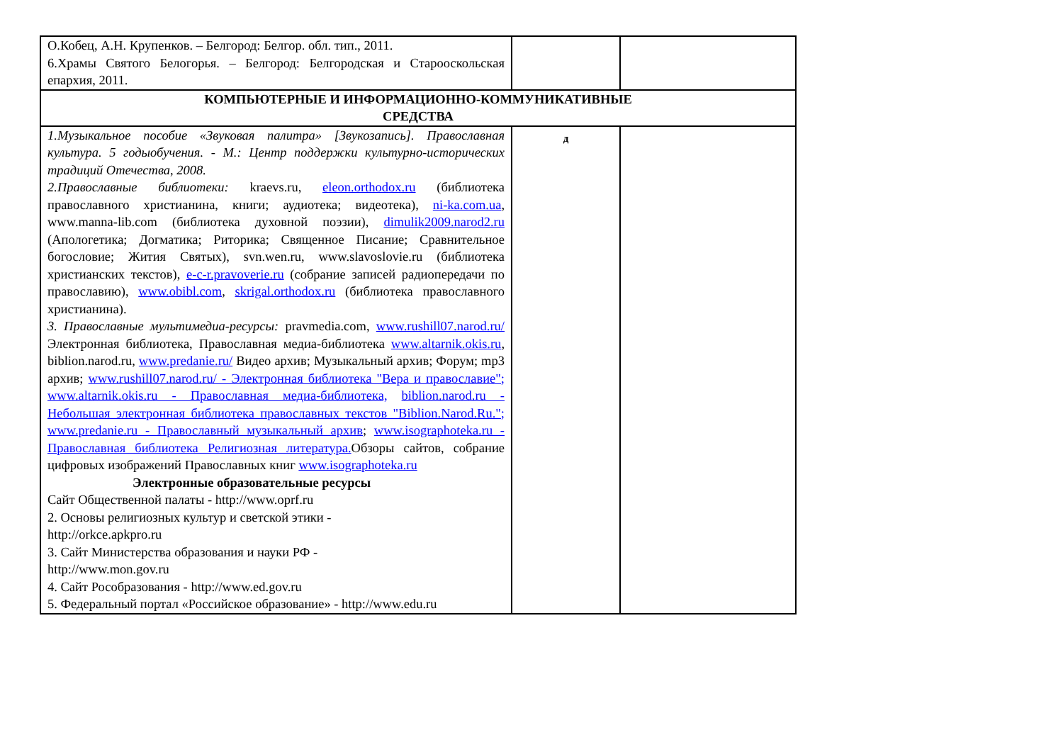| О.Кобец, А.Н. Крупенков. – Белгород: Белгор. обл. тип., 2011. 6.Храмы Святого Белогорья. – Белгород: Белгородская и Старооскольская епархия, 2011. | | |
| КОМПЬЮТЕРНЫЕ И ИНФОРМАЦИОННО-КОММУНИКАТИВНЫЕ СРЕДСТВА | | |
| 1.Музыкальное пособие «Звуковая палитра» [Звукозапись]. Православная культура. 5 годыобучения. - М.: Центр поддержки культурно-исторических традиций Отечества, 2008. 2.Православные библиотеки: kraevs.ru, eleon.orthodox.ru (библиотека православного христианина, книги; аудиотека; видеотека), ni-ka.com.ua , www.manna-lib.com (библиотека духовной поэзии), dimulik2009.narod2.ru (Апологетика; Догматика; Риторика; Священное Писание; Сравнительное богословие; Жития Святых), svn.wen.ru, www.slavoslovie.ru (библиотека христианских текстов), e-c-r.pravoverie.ru (собрание записей радиопередачи по православию), www.obibl.com , skrigal.orthodox.ru (библиотека православного христианина). 3. Православные мультимедиа-ресурсы: pravmedia.com, www.rushill07.narod.ru/ Электронная библиотека, Православная медиа-библиотека www.altarnik.okis.ru , biblion.narod.ru, www.predanie.ru/ Видео архив; Музыкальный архив; Форум; mp3 архив; www.rushill07.narod.ru/ - Электронная библиотека "Вера и православие"; www.altarnik.okis.ru - Православная медиа-библиотека, biblion.narod.ru - Небольшая электронная библиотека православных текстов "Biblion.Narod.Ru."; www.predanie.ru - Православный музыкальный архив ; www.isographoteka.ru - Православная библиотека Религиозная литература. Обзоры сайтов, собрание цифровых изображений Православных книг www.isographoteka.ru Электронные образовательные ресурсы Сайт Общественной палаты - http://www.oprf.ru 2. Основы религиозных культур и светской этики - http://orkce.apkpro.ru 3. Сайт Министерства образования и науки РФ - http://www.mon.gov.ru 4. Сайт Рособразования - http://www.ed.gov.ru 5. Федеральный портал «Российское образование» - http://www.edu.ru | д | |